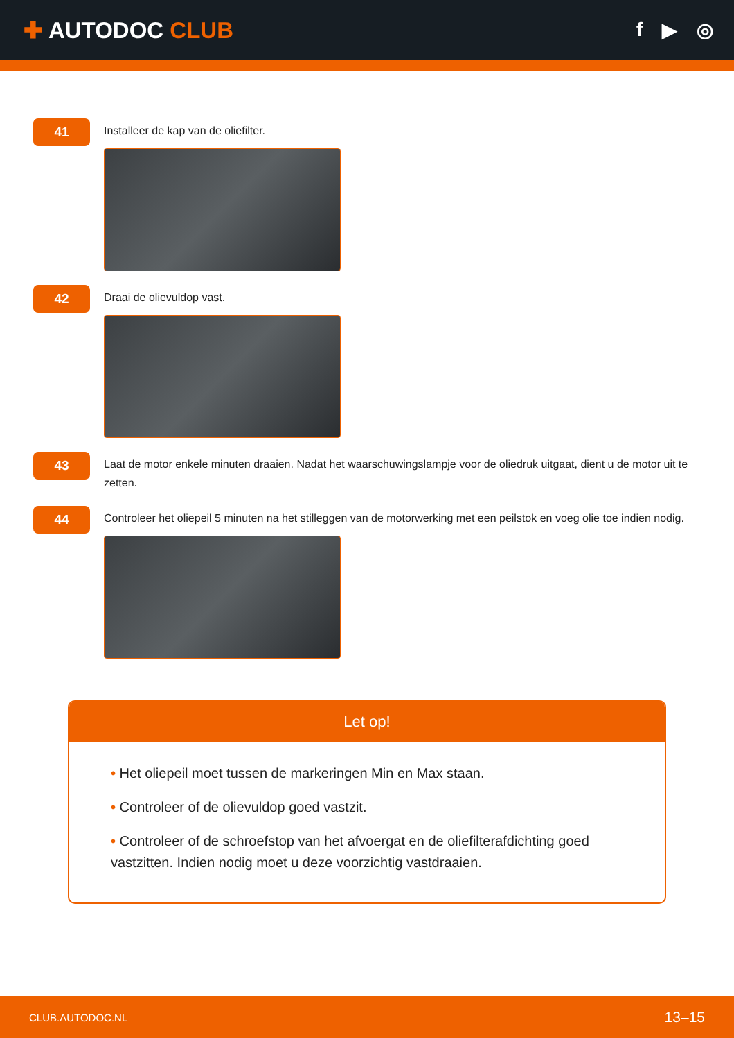✚ AUTODOC CLUB
f ▶ ◎
41
Installeer de kap van de oliefilter.
42
Draai de olievuldop vast.
43
Laat de motor enkele minuten draaien. Nadat het waarschuwingslampje voor de oliedruk uitgaat, dient u de motor uit te zetten.
44
Controleer het oliepeil 5 minuten na het stilleggen van de motorwerking met een peilstok en voeg olie toe indien nodig.
Let op!
• Het oliepeil moet tussen de markeringen Min en Max staan.
• Controleer of de olievuldop goed vastzit.
• Controleer of de schroefstop van het afvoergat en de oliefilterafdichting goed vastzitten. Indien nodig moet u deze voorzichtig vastdraaien.
CLUB.AUTODOC.NL 13–15